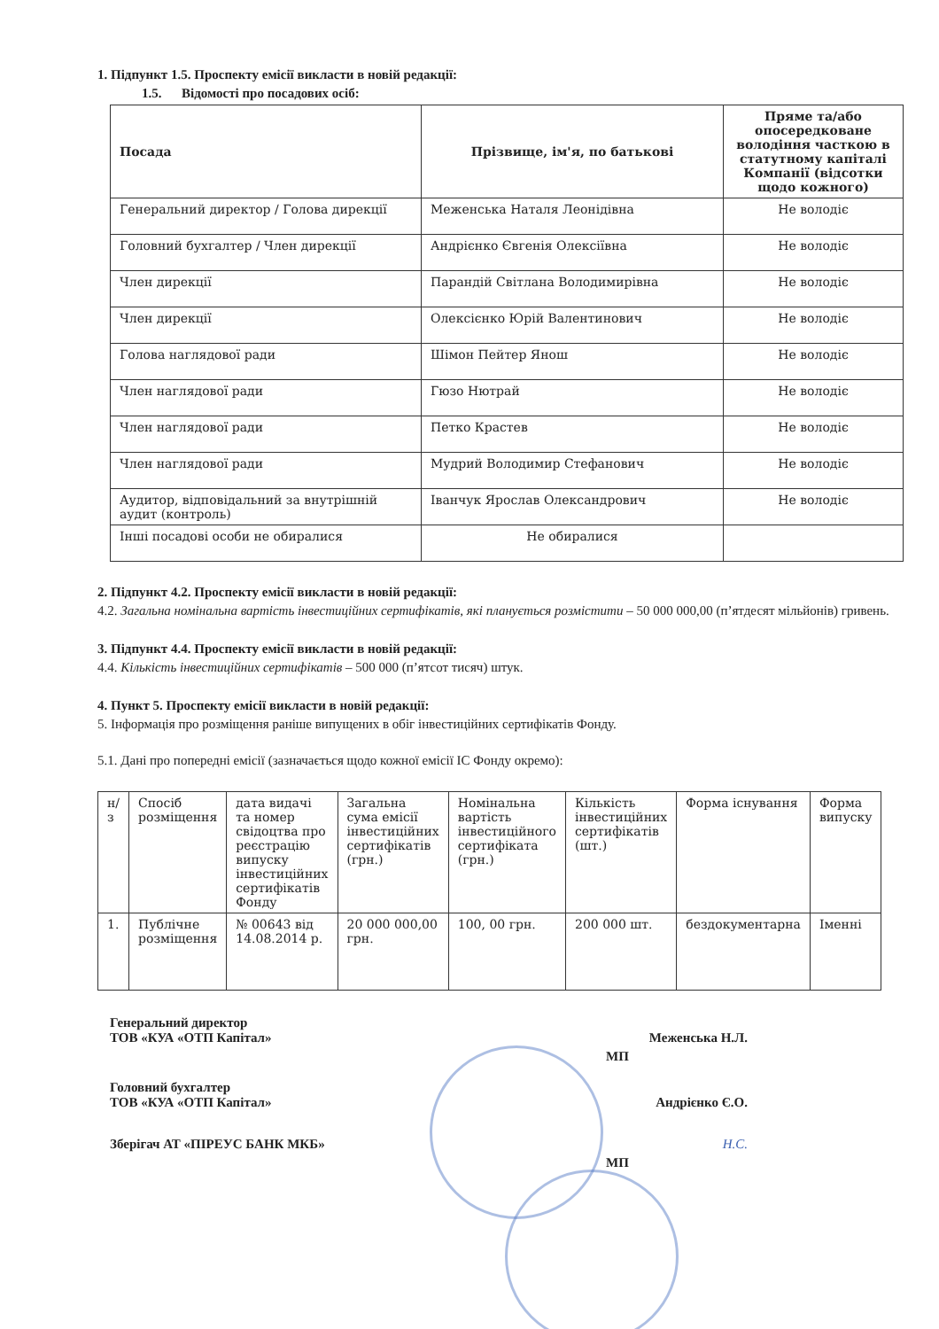1. Підпункт 1.5. Проспекту емісії викласти в новій редакції:
1.5. Відомості про посадових осіб:
| Посада | Прізвище, ім'я, по батькові | Пряме та/або опосередковане володіння часткою в статутному капіталі Компанії (відсотки щодо кожного) |
| --- | --- | --- |
| Генеральний директор / Голова дирекції | Меженська Наталя Леонідівна | Не володіє |
| Головний бухгалтер / Член дирекції | Андрієнко Євгенія Олексіївна | Не володіє |
| Член дирекції | Парандій Світлана Володимирівна | Не володіє |
| Член дирекції | Олексієнко Юрій Валентинович | Не володіє |
| Голова наглядової ради | Шімон Пейтер Янош | Не володіє |
| Член наглядової ради | Гюзо Нютрай | Не володіє |
| Член наглядової ради | Петко Крастев | Не володіє |
| Член наглядової ради | Мудрий Володимир Стефанович | Не володіє |
| Аудитор, відповідальний за внутрішній аудит (контроль) | Іванчук Ярослав Олександрович | Не володіє |
| Інші посадові особи не обиралися | Не обиралися | |
2. Підпункт 4.2. Проспекту емісії викласти в новій редакції:
4.2. Загальна номінальна вартість інвестиційних сертифікатів, які планується розмістити – 50 000 000,00 (п’ятдесят мільйонів) гривень.
3. Підпункт 4.4. Проспекту емісії викласти в новій редакції:
4.4. Кількість інвестиційних сертифікатів – 500 000 (п’ятсот тисяч) штук.
4. Пункт 5. Проспекту емісії викласти в новій редакції:
5. Інформація про розміщення раніше випущених в обіг інвестиційних сертифікатів Фонду.
5.1. Дані про попередні емісії (зазначається щодо кожної емісії ІС Фонду окремо):
| н/з | Спосіб розміщення | дата видачі та номер свідоцтва про реєстрацію випуску інвестиційних сертифікатів Фонду | Загальна сума емісії інвестиційних сертифікатів (грн.) | Номінальна вартість інвестиційного сертифіката (грн.) | Кількість інвестиційних сертифікатів (шт.) | Форма існування | Форма випуску |
| 1. | Публічне розміщення | № 00643 від 14.08.2014 р. | 20 000 000,00 грн. | 100, 00 грн. | 200 000 шт. | бездокументарна | Іменні |
Генеральний директор
ТОВ «КУА «ОТП Капітал» Меженська Н.Л.
МП
Головний бухгалтер
ТОВ «КУА «ОТП Капітал» Андрієнко Є.О.
Зберігач АТ «ПІРЕУС БАНК МКБ» Н.С.
МП